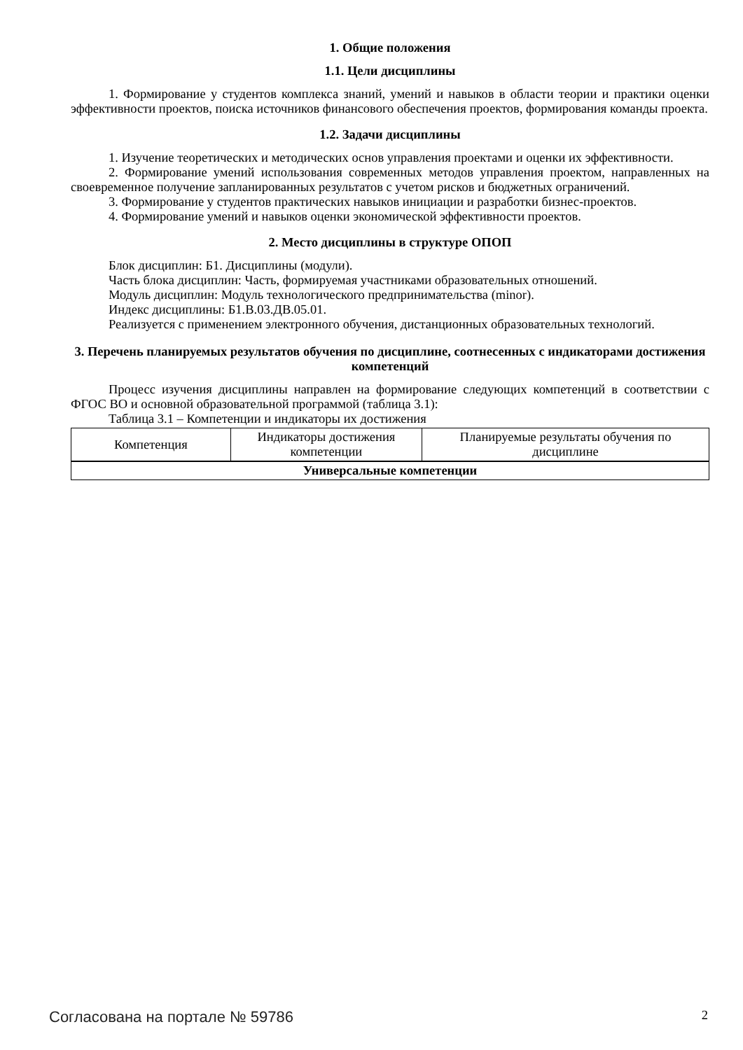1. Общие положения
1.1. Цели дисциплины
1. Формирование у студентов комплекса знаний, умений и навыков в области теории и практики оценки эффективности проектов, поиска источников финансового обеспечения проектов, формирования команды проекта.
1.2. Задачи дисциплины
1. Изучение теоретических и методических основ управления проектами и оценки их эффективности.
2. Формирование умений использования современных методов управления проектом, направленных на своевременное получение запланированных результатов с учетом рисков и бюджетных ограничений.
3. Формирование у студентов практических навыков инициации и разработки бизнес-проектов.
4. Формирование умений и навыков оценки экономической эффективности проектов.
2. Место дисциплины в структуре ОПОП
Блок дисциплин: Б1. Дисциплины (модули).
Часть блока дисциплин: Часть, формируемая участниками образовательных отношений.
Модуль дисциплин: Модуль технологического предпринимательства (minor).
Индекс дисциплины: Б1.В.03.ДВ.05.01.
Реализуется с применением электронного обучения, дистанционных образовательных технологий.
3. Перечень планируемых результатов обучения по дисциплине, соотнесенных с индикаторами достижения компетенций
Процесс изучения дисциплины направлен на формирование следующих компетенций в соответствии с ФГОС ВО и основной образовательной программой (таблица 3.1):
Таблица 3.1 – Компетенции и индикаторы их достижения
| Компетенция | Индикаторы достижения компетенции | Планируемые результаты обучения по дисциплине |
| --- | --- | --- |
| Универсальные компетенции | | |
Согласована на портале № 59786 2